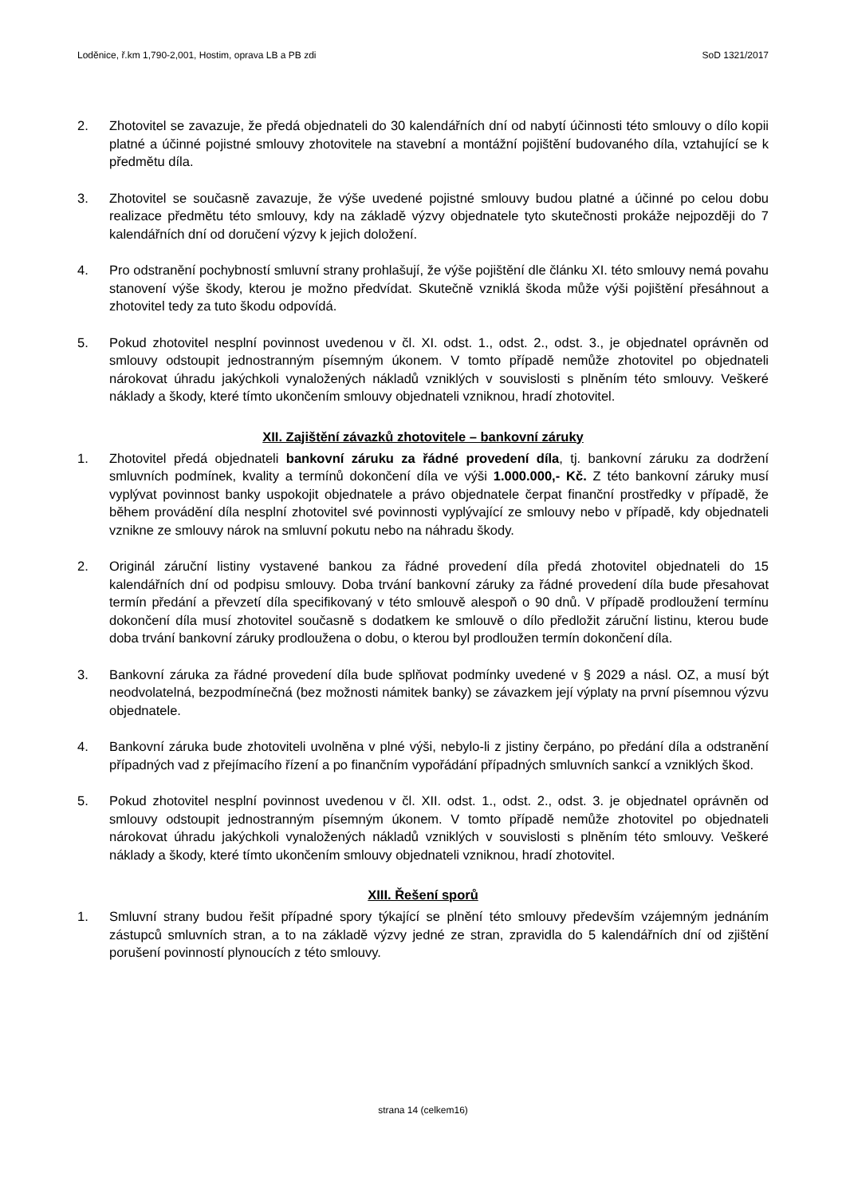Loděnice, ř.km 1,790-2,001, Hostim, oprava LB a PB zdi SoD 1321/2017
2. Zhotovitel se zavazuje, že předá objednateli do 30 kalendářních dní od nabytí účinnosti této smlouvy o dílo kopii platné a účinné pojistné smlouvy zhotovitele na stavební a montážní pojištění budovaného díla, vztahující se k předmětu díla.
3. Zhotovitel se současně zavazuje, že výše uvedené pojistné smlouvy budou platné a účinné po celou dobu realizace předmětu této smlouvy, kdy na základě výzvy objednatele tyto skutečnosti prokáže nejpozději do 7 kalendářních dní od doručení výzvy k jejich doložení.
4. Pro odstranění pochybností smluvní strany prohlašují, že výše pojištění dle článku XI. této smlouvy nemá povahu stanovení výše škody, kterou je možno předvídat. Skutečně vzniklá škoda může výši pojištění přesáhnout a zhotovitel tedy za tuto škodu odpovídá.
5. Pokud zhotovitel nesplní povinnost uvedenou v čl. XI. odst. 1., odst. 2., odst. 3., je objednatel oprávněn od smlouvy odstoupit jednostranným písemným úkonem. V tomto případě nemůže zhotovitel po objednateli nárokovat úhradu jakýchkoli vynaložených nákladů vzniklých v souvislosti s plněním této smlouvy. Veškeré náklady a škody, které tímto ukončením smlouvy objednateli vzniknou, hradí zhotovitel.
XII. Zajištění závazků zhotovitele – bankovní záruky
1. Zhotovitel předá objednateli bankovní záruku za řádné provedení díla, tj. bankovní záruku za dodržení smluvních podmínek, kvality a termínů dokončení díla ve výši 1.000.000,- Kč. Z této bankovní záruky musí vyplývat povinnost banky uspokojit objednatele a právo objednatele čerpat finanční prostředky v případě, že během provádění díla nesplní zhotovitel své povinnosti vyplývající ze smlouvy nebo v případě, kdy objednateli vznikne ze smlouvy nárok na smluvní pokutu nebo na náhradu škody.
2. Originál záruční listiny vystavené bankou za řádné provedení díla předá zhotovitel objednateli do 15 kalendářních dní od podpisu smlouvy. Doba trvání bankovní záruky za řádné provedení díla bude přesahovat termín předání a převzetí díla specifikovaný v této smlouvě alespoň o 90 dnů. V případě prodloužení termínu dokončení díla musí zhotovitel současně s dodatkem ke smlouvě o dílo předložit záruční listinu, kterou bude doba trvání bankovní záruky prodloužena o dobu, o kterou byl prodloužen termín dokončení díla.
3. Bankovní záruka za řádné provedení díla bude splňovat podmínky uvedené v § 2029 a násl. OZ, a musí být neodvolatelná, bezpodmínečná (bez možnosti námitek banky) se závazkem její výplaty na první písemnou výzvu objednatele.
4. Bankovní záruka bude zhotoviteli uvolněna v plné výši, nebylo-li z jistiny čerpáno, po předání díla a odstranění případných vad z přejímacího řízení a po finančním vypořádání případných smluvních sankcí a vzniklých škod.
5. Pokud zhotovitel nesplní povinnost uvedenou v čl. XII. odst. 1., odst. 2., odst. 3. je objednatel oprávněn od smlouvy odstoupit jednostranným písemným úkonem. V tomto případě nemůže zhotovitel po objednateli nárokovat úhradu jakýchkoli vynaložených nákladů vzniklých v souvislosti s plněním této smlouvy. Veškeré náklady a škody, které tímto ukončením smlouvy objednateli vzniknou, hradí zhotovitel.
XIII. Řešení sporů
1. Smluvní strany budou řešit případné spory týkající se plnění této smlouvy především vzájemným jednáním zástupců smluvních stran, a to na základě výzvy jedné ze stran, zpravidla do 5 kalendářních dní od zjištění porušení povinností plynoucích z této smlouvy.
strana 14 (celkem16)